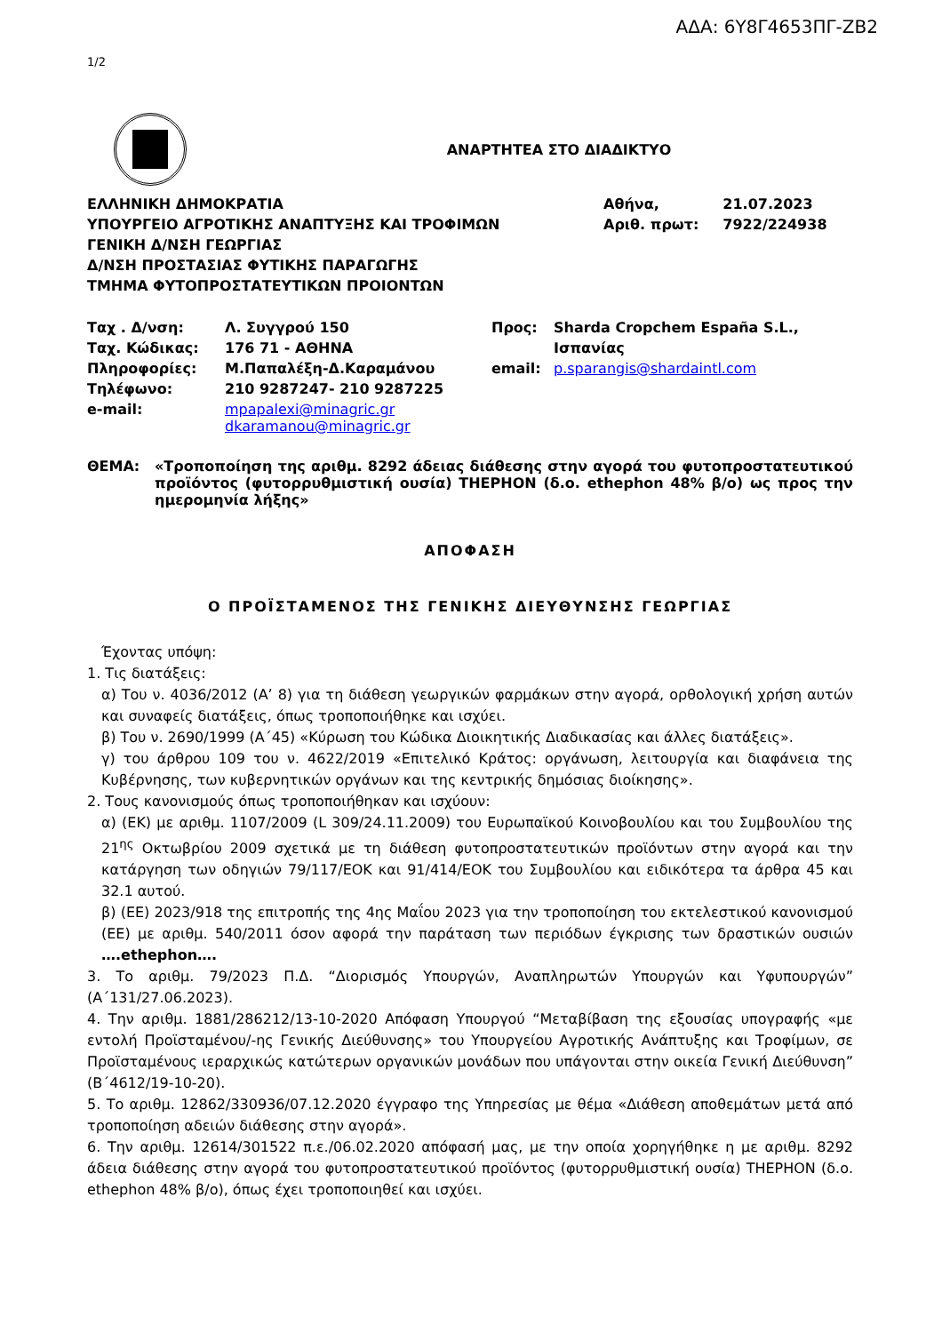ΑΔΑ: 6Υ8Γ4653ΠΓ-ΖΒ2
1/2
ΑΝΑΡΤΗΤΕΑ ΣΤΟ ΔΙΑΔΙΚΤΥΟ
| ΕΛΛΗΝΙΚΗ ΔΗΜΟΚΡΑΤΙΑ | Αθήνα, | 21.07.2023 |
| ΥΠΟΥΡΓΕΙΟ ΑΓΡΟΤΙΚΗΣ ΑΝΑΠΤΥΞΗΣ ΚΑΙ ΤΡΟΦΙΜΩΝ | Αριθ. πρωτ: | 7922/224938 |
| ΓΕΝΙΚΗ Δ/ΝΣΗ ΓΕΩΡΓΙΑΣ | | |
| Δ/ΝΣΗ ΠΡΟΣΤΑΣΙΑΣ ΦΥΤΙΚΗΣ ΠΑΡΑΓΩΓΗΣ | | |
| ΤΜΗΜΑ ΦΥΤΟΠΡΟΣΤΑΤΕΥΤΙΚΩΝ ΠΡΟΙΟΝΤΩΝ | | |
| Ταχ . Δ/νση: | Λ. Συγγρού 150 | Προς: | Sharda Cropchem España S.L., |
| Ταχ. Κώδικας: | 176 71 - ΑΘΗΝΑ | | Ισπανίας |
| Πληροφορίες: | Μ.Παπαλέξη-Δ.Καραμάνου | email: | p.sparangis@shardaintl.com |
| Τηλέφωνο: | 210 9287247- 210 9287225 | | |
| e-mail: | mpapalexi@minagric.gr dkaramanou@minagric.gr | | |
| ΘΕΜΑ: | «Τροποποίηση της αριθμ. 8292 άδειας διάθεσης στην αγορά του φυτοπροστατευτικού προϊόντος (φυτορρυθμιστική ουσία) THEPHON (δ.ο. ethephon 48% β/ο) ως προς την ημερομηνία λήξης» |
ΑΠΟΦΑΣΗ
Ο ΠΡΟΪΣΤΑΜΕΝΟΣ ΤΗΣ ΓΕΝΙΚΗΣ ΔΙΕΥΘΥΝΣΗΣ ΓΕΩΡΓΙΑΣ
Έχοντας υπόψη:
1. Τις διατάξεις:
α) Του ν. 4036/2012 (Α’ 8) για τη διάθεση γεωργικών φαρμάκων στην αγορά, ορθολογική χρήση αυτών και συναφείς διατάξεις, όπως τροποποιήθηκε και ισχύει.
β) Του ν. 2690/1999 (Α΄45) «Κύρωση του Κώδικα Διοικητικής Διαδικασίας και άλλες διατάξεις».
γ) του άρθρου 109 του ν. 4622/2019 «Επιτελικό Κράτος: οργάνωση, λειτουργία και διαφάνεια της Κυβέρνησης, των κυβερνητικών οργάνων και της κεντρικής δημόσιας διοίκησης».
2. Τους κανονισμούς όπως τροποποιήθηκαν και ισχύουν:
α) (ΕΚ) με αριθμ. 1107/2009 (L 309/24.11.2009) του Ευρωπαϊκού Κοινοβουλίου και του Συμβουλίου της 21<sup>ης</sup> Οκτωβρίου 2009 σχετικά με τη διάθεση φυτοπροστατευτικών προϊόντων στην αγορά και την κατάργηση των οδηγιών 79/117/ΕΟΚ και 91/414/ΕΟΚ του Συμβουλίου και ειδικότερα τα άρθρα 45 και 32.1 αυτού.
β) (ΕΕ) 2023/918 της επιτροπής της 4ης Μαΐου 2023 για την τροποποίηση του εκτελεστικού κανονισμού (ΕΕ) με αριθμ. 540/2011 όσον αφορά την παράταση των περιόδων έγκρισης των δραστικών ουσιών ….ethephon….
3. Το αριθμ. 79/2023 Π.Δ. “Διορισμός Υπουργών, Αναπληρωτών Υπουργών και Υφυπουργών” (Α΄131/27.06.2023).
4. Την αριθμ. 1881/286212/13-10-2020 Απόφαση Υπουργού “Μεταβίβαση της εξουσίας υπογραφής «με εντολή Προϊσταμένου/-ης Γενικής Διεύθυνσης» του Υπουργείου Αγροτικής Ανάπτυξης και Τροφίμων, σε Προϊσταμένους ιεραρχικώς κατώτερων οργανικών μονάδων που υπάγονται στην οικεία Γενική Διεύθυνση” (Β΄4612/19-10-20).
5. Το αριθμ. 12862/330936/07.12.2020 έγγραφο της Υπηρεσίας με θέμα «Διάθεση αποθεμάτων μετά από τροποποίηση αδειών διάθεσης στην αγορά».
6. Την αριθμ. 12614/301522 π.ε./06.02.2020 απόφασή μας, με την οποία χορηγήθηκε η με αριθμ. 8292 άδεια διάθεσης στην αγορά του φυτοπροστατευτικού προϊόντος (φυτορρυθμιστική ουσία) THEPHON (δ.ο. ethephon 48% β/ο), όπως έχει τροποποιηθεί και ισχύει.